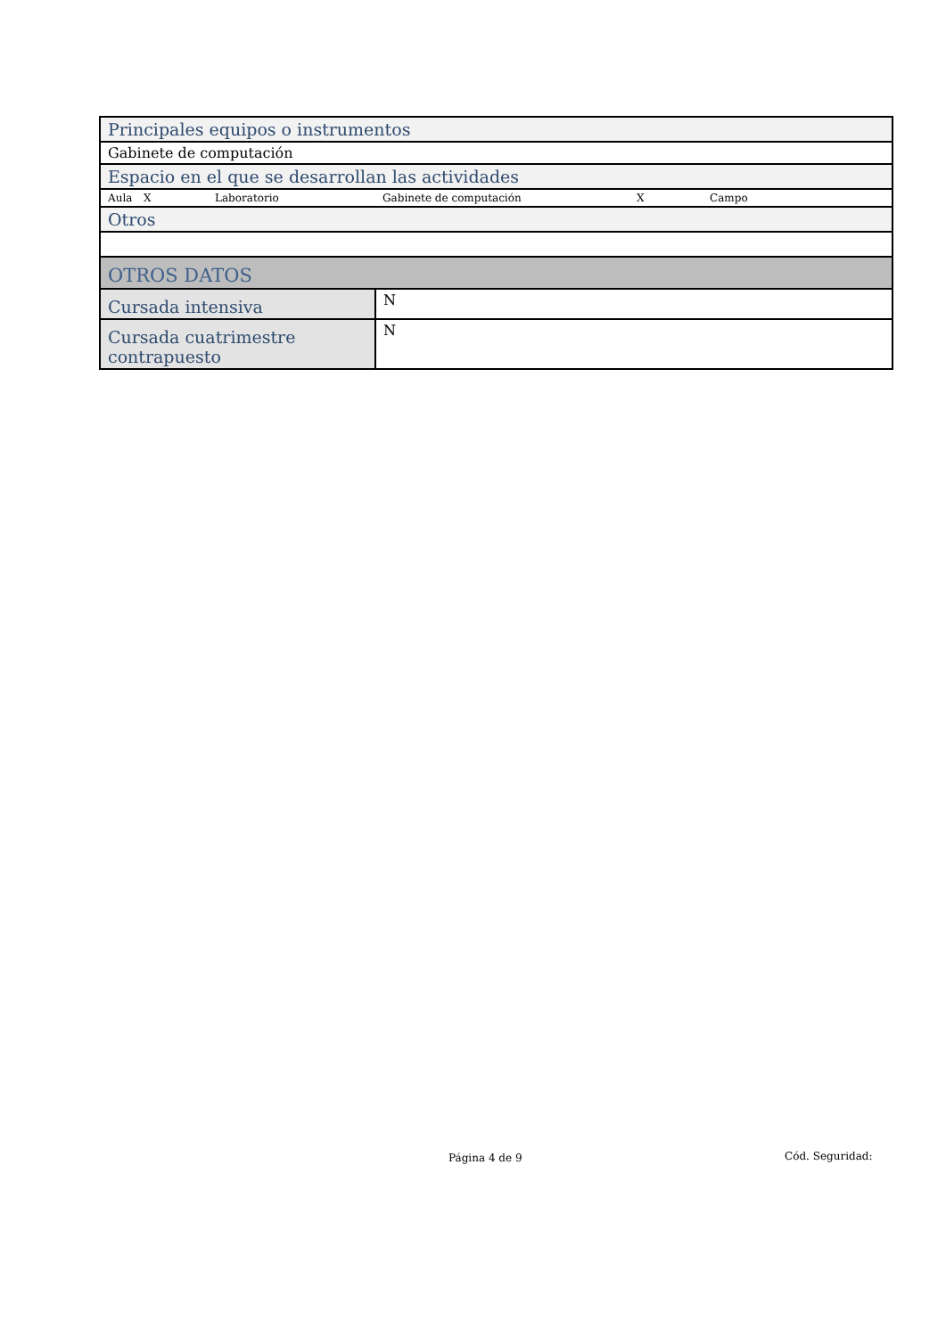| Principales equipos o instrumentos | |
| Gabinete de computación | |
| Espacio en el que se desarrollan las actividades | |
| Aula X Laboratorio Gabinete de computación X Campo | |
| Otros | |
| OTROS DATOS | |
| Cursada intensiva | N |
| Cursada cuatrimestre contrapuesto | N |
Página 4 de 9 Cód. Seguridad: